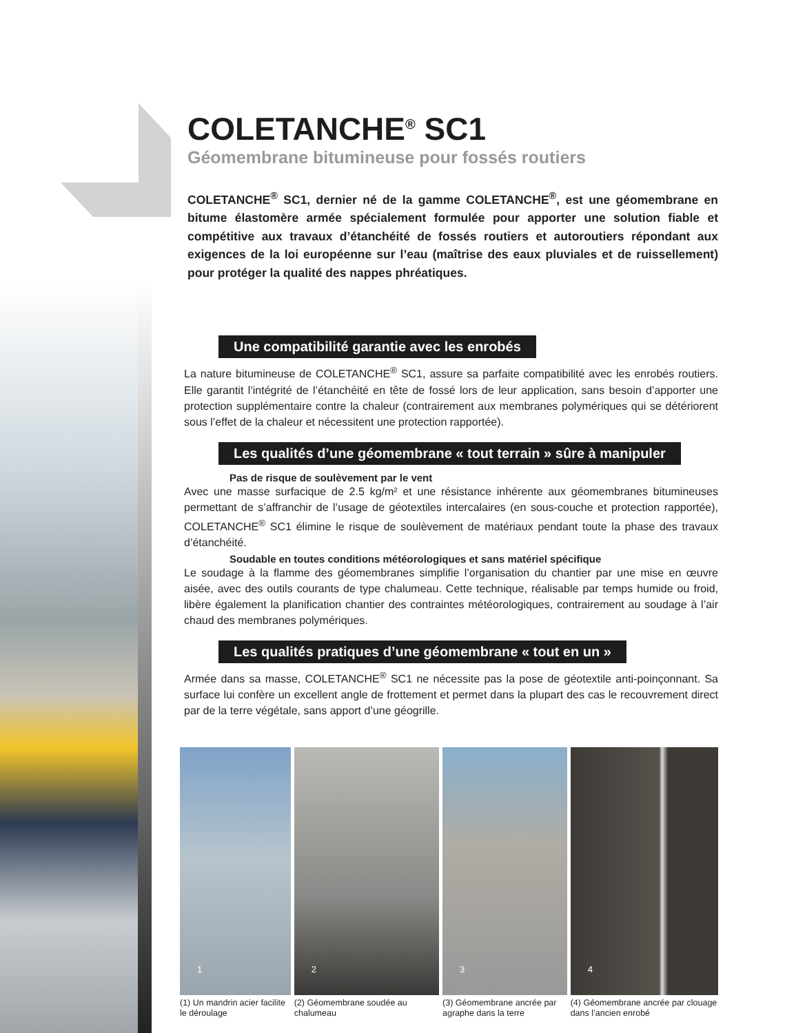COLETANCHE<sup>®</sup> SC1
Géomembrane bitumineuse pour fossés routiers
COLETANCHE<sup>®</sup> SC1, dernier né de la gamme COLETANCHE<sup>®</sup>, est une géomembrane en bitume élastomère armée spécialement formulée pour apporter une solution fiable et compétitive aux travaux d’étanchéité de fossés routiers et autoroutiers répondant aux exigences de la loi européenne sur l’eau (maîtrise des eaux pluviales et de ruissellement) pour protéger la qualité des nappes phréatiques.
Une compatibilité garantie avec les enrobés
La nature bitumineuse de COLETANCHE<sup>®</sup> SC1, assure sa parfaite compatibilité avec les enrobés routiers. Elle garantit l’intégrité de l’étanchéité en tête de fossé lors de leur application, sans besoin d’apporter une protection supplémentaire contre la chaleur (contrairement aux membranes polymériques qui se détériorent sous l’effet de la chaleur et nécessitent une protection rapportée).
Les qualités d’une géomembrane « tout terrain » sûre à manipuler
Pas de risque de soulèvement par le vent
Avec une masse surfacique de 2.5 kg/m² et une résistance inhérente aux géomembranes bitumineuses permettant de s’affranchir de l’usage de géotextiles intercalaires (en sous-couche et protection rapportée), COLETANCHE<sup>®</sup> SC1 élimine le risque de soulèvement de matériaux pendant toute la phase des travaux d’étanchéité.
Soudable en toutes conditions météorologiques et sans matériel spécifique
Le soudage à la flamme des géomembranes simplifie l’organisation du chantier par une mise en œuvre aisée, avec des outils courants de type chalumeau. Cette technique, réalisable par temps humide ou froid, libère également la planification chantier des contraintes météorologiques, contrairement au soudage à l’air chaud des membranes polymériques.
Les qualités pratiques d’une géomembrane « tout en un »
Armée dans sa masse, COLETANCHE<sup>®</sup> SC1 ne nécessite pas la pose de géotextile anti-poinçonnant. Sa surface lui confère un excellent angle de frottement et permet dans la plupart des cas le recouvrement direct par de la terre végétale, sans apport d’une géogrille.
1
(1) Un mandrin acier facilite le déroulage
2
(2) Géomembrane soudée au chalumeau
3
(3) Géomembrane ancrée par agraphe dans la terre
4
(4) Géomembrane ancrée par clouage dans l’ancien enrobé